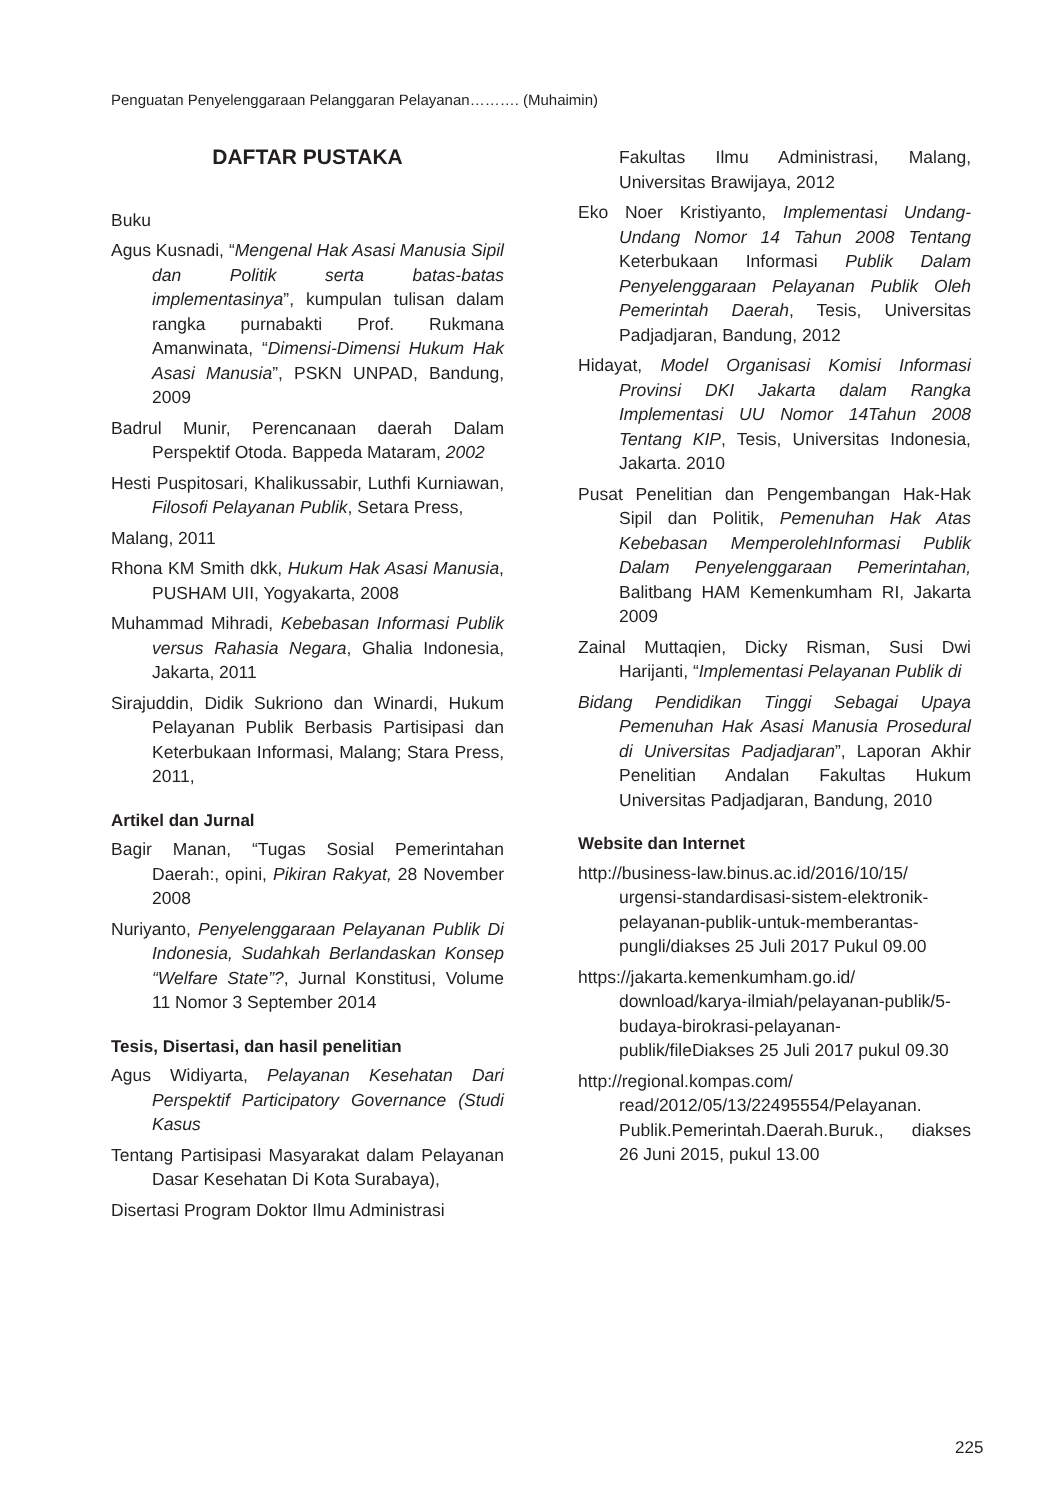Penguatan Penyelenggaraan Pelanggaran Pelayanan………. (Muhaimin)
DAFTAR PUSTAKA
Buku
Agus Kusnadi, “Mengenal Hak Asasi Manusia Sipil dan Politik serta batas-batas implementasinya”, kumpulan tulisan dalam rangka purnabakti Prof. Rukmana Amanwinata, “Dimensi-Dimensi Hukum Hak Asasi Manusia”, PSKN UNPAD, Bandung, 2009
Badrul Munir, Perencanaan daerah Dalam Perspektif Otoda. Bappeda Mataram, 2002
Hesti Puspitosari, Khalikussabir, Luthfi Kurniawan, Filosofi Pelayanan Publik, Setara Press,
Malang, 2011
Rhona KM Smith dkk, Hukum Hak Asasi Manusia, PUSHAM UII, Yogyakarta, 2008
Muhammad Mihradi, Kebebasan Informasi Publik versus Rahasia Negara, Ghalia Indonesia, Jakarta, 2011
Sirajuddin, Didik Sukriono dan Winardi, Hukum Pelayanan Publik Berbasis Partisipasi dan Keterbukaan Informasi, Malang; Stara Press, 2011,
Artikel dan Jurnal
Bagir Manan, “Tugas Sosial Pemerintahan Daerah:, opini, Pikiran Rakyat, 28 November 2008
Nuriyanto, Penyelenggaraan Pelayanan Publik Di Indonesia, Sudahkah Berlandaskan Konsep “Welfare State”?, Jurnal Konstitusi, Volume 11 Nomor 3 September 2014
Tesis, Disertasi, dan hasil penelitian
Agus Widiyarta, Pelayanan Kesehatan Dari Perspektif Participatory Governance (Studi Kasus
Tentang Partisipasi Masyarakat dalam Pelayanan Dasar Kesehatan Di Kota Surabaya),
Disertasi Program Doktor Ilmu Administrasi
Fakultas Ilmu Administrasi, Malang, Universitas Brawijaya, 2012
Eko Noer Kristiyanto, Implementasi Undang-Undang Nomor 14 Tahun 2008 Tentang Keterbukaan Informasi Publik Dalam Penyelenggaraan Pelayanan Publik Oleh Pemerintah Daerah, Tesis, Universitas Padjadjaran, Bandung, 2012
Hidayat, Model Organisasi Komisi Informasi Provinsi DKI Jakarta dalam Rangka Implementasi UU Nomor 14Tahun 2008 Tentang KIP, Tesis, Universitas Indonesia, Jakarta. 2010
Pusat Penelitian dan Pengembangan Hak-Hak Sipil dan Politik, Pemenuhan Hak Atas Kebebasan MemperolehInformasi Publik Dalam Penyelenggaraan Pemerintahan, Balitbang HAM Kemenkumham RI, Jakarta 2009
Zainal Muttaqien, Dicky Risman, Susi Dwi Harijanti, “Implementasi Pelayanan Publik di
Bidang Pendidikan Tinggi Sebagai Upaya Pemenuhan Hak Asasi Manusia Prosedural di Universitas Padjadjaran”, Laporan Akhir Penelitian Andalan Fakultas Hukum Universitas Padjadjaran, Bandung, 2010
Website dan Internet
http://business-law.binus.ac.id/2016/10/15/ urgensi-standardisasi-sistem-elektronik-pelayanan-publik-untuk-memberantas-pungli/diakses 25 Juli 2017 Pukul 09.00
https://jakarta.kemenkumham.go.id/ download/karya-ilmiah/pelayanan-publik/5-budaya-birokrasi-pelayanan-publik/fileDiakses 25 Juli 2017 pukul 09.30
http://regional.kompas.com/ read/2012/05/13/22495554/Pelayanan. Publik.Pemerintah.Daerah.Buruk., diakses 26 Juni 2015, pukul 13.00
225